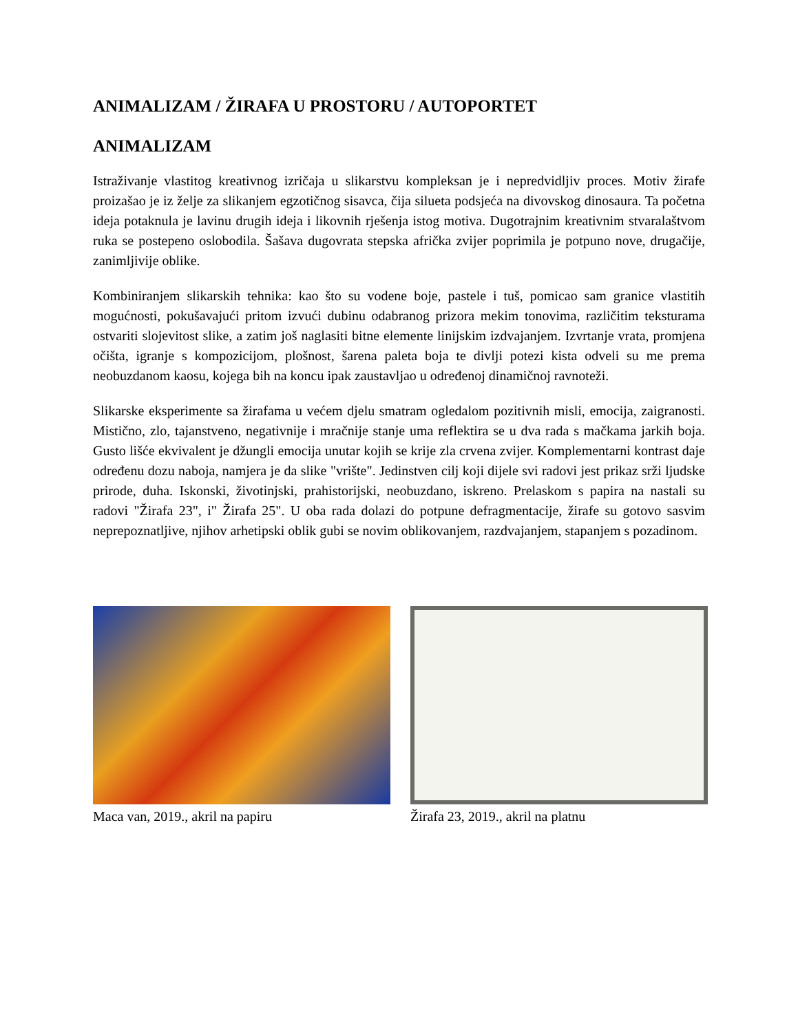ANIMALIZAM / ŽIRAFA U PROSTORU / AUTOPORTET
ANIMALIZAM
Istraživanje vlastitog kreativnog izričaja u slikarstvu kompleksan je i nepredvidljiv proces. Motiv žirafe proizašao je iz želje za slikanjem egzotičnog sisavca, čija silueta podsjeća na divovskog dinosaura. Ta početna ideja potaknula je lavinu drugih ideja i likovnih rješenja istog motiva. Dugotrajnim kreativnim stvaralaštvom ruka se postepeno oslobodila. Šašava dugovrata stepska afrička zvijer poprimila je potpuno nove, drugačije, zanimljivije oblike.
Kombiniranjem slikarskih tehnika: kao što su vodene boje, pastele i tuš, pomicao sam granice vlastitih mogućnosti, pokušavajući pritom izvući dubinu odabranog prizora mekim tonovima, različitim teksturama ostvariti slojevitost slike, a zatim još naglasiti bitne elemente linijskim izdvajanjem. Izvrtanje vrata, promjena očišta, igranje s kompozicijom, plošnost, šarena paleta boja te divlji potezi kista odveli su me prema neobuzdanom kaosu, kojega bih na koncu ipak zaustavljao u određenoj dinamičnoj ravnoteži.
Slikarske eksperimente sa žirafama u većem djelu smatram ogledalom pozitivnih misli, emocija, zaigranosti. Mistično, zlo, tajanstveno, negativnije i mračnije stanje uma reflektira se u dva rada s mačkama jarkih boja. Gusto lišće ekvivalent je džungli emocija unutar kojih se krije zla crvena zvijer. Komplementarni kontrast daje određenu dozu naboja, namjera je da slike "vrište". Jedinstven cilj koji dijele svi radovi jest prikaz srži ljudske prirode, duha. Iskonski, životinjski, prahistorijski, neobuzdano, iskreno. Prelaskom s papira na nastali su radovi "Žirafa 23", i" Žirafa 25". U oba rada dolazi do potpune defragmentacije, žirafe su gotovo sasvim neprepoznatljive, njihov arhetipski oblik gubi se novim oblikovanjem, razdvajanjem, stapanjem s pozadinom.
Maca van, 2019., akril na papiru Žirafa 23, 2019., akril na platnu